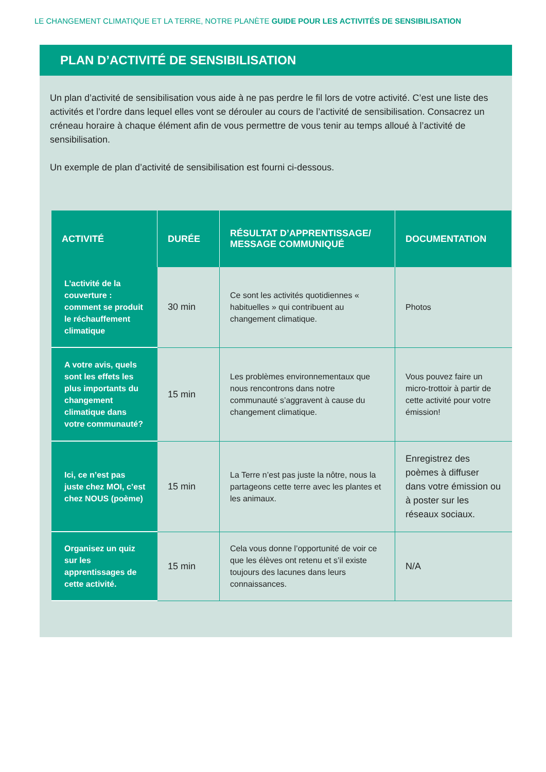LE CHANGEMENT CLIMATIQUE ET LA TERRE, NOTRE PLANÈTE GUIDE POUR LES ACTIVITÉS DE SENSIBILISATION
PLAN D’ACTIVITÉ DE SENSIBILISATION
Un plan d’activité de sensibilisation vous aide à ne pas perdre le fil lors de votre activité. C’est une liste des activités et l’ordre dans lequel elles vont se dérouler au cours de l’activité de sensibilisation. Consacrez un créneau horaire à chaque élément afin de vous permettre de vous tenir au temps alloué à l’activité de sensibilisation.
Un exemple de plan d’activité de sensibilisation est fourni ci-dessous.
| ACTIVITÉ | DURÉE | RÉSULTAT D’APPRENTISSAGE/ MESSAGE COMMUNIQUÉ | DOCUMENTATION |
| --- | --- | --- | --- |
| L’activité de la couverture : comment se produit le réchauffement climatique | 30 min | Ce sont les activités quotidiennes « habituelles » qui contribuent au changement climatique. | Photos |
| A votre avis, quels sont les effets les plus importants du changement climatique dans votre communauté? | 15 min | Les problèmes environnementaux que nous rencontrons dans notre communauté s’aggravent à cause du changement climatique. | Vous pouvez faire un micro-trottoir à partir de cette activité pour votre émission! |
| Ici, ce n’est pas juste chez MOI, c’est chez NOUS (poème) | 15 min | La Terre n’est pas juste la nôtre, nous la partageons cette terre avec les plantes et les animaux. | Enregistrez des poèmes à diffuser dans votre émission ou à poster sur les réseaux sociaux. |
| Organisez un quiz sur les apprentissages de cette activité. | 15 min | Cela vous donne l’opportunité de voir ce que les élèves ont retenu et s’il existe toujours des lacunes dans leurs connaissances. | N/A |